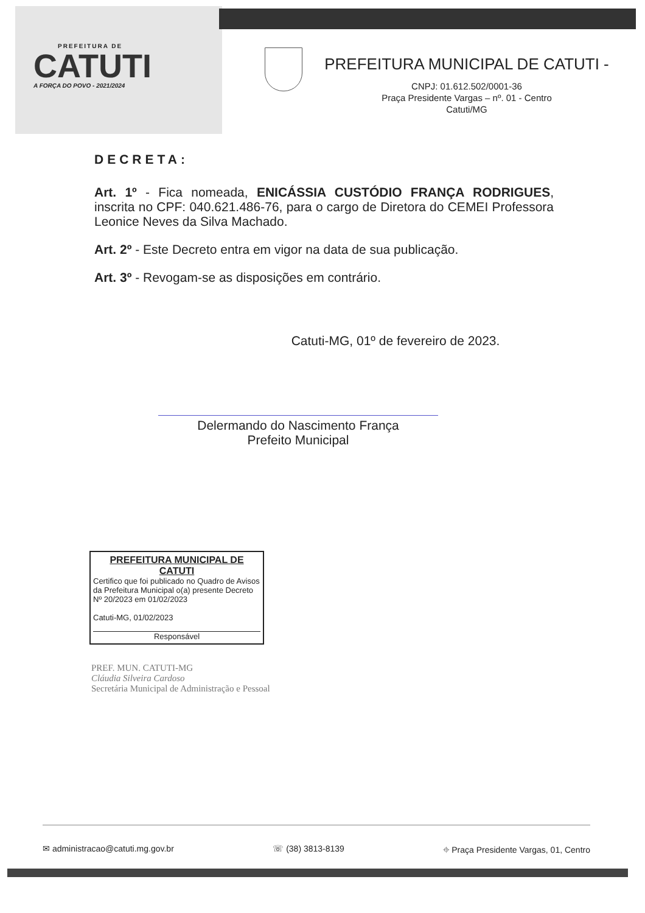PREFEITURA DE
CATUTI
A FORÇA DO POVO - 2021/2024
PREFEITURA MUNICIPAL DE CATUTI -
CNPJ: 01.612.502/0001-36
Praça Presidente Vargas – nº. 01 - Centro
Catuti/MG
DECRETA:
Art. 1º - Fica nomeada, ENICÁSSIA CUSTÓDIO FRANÇA RODRIGUES, inscrita no CPF: 040.621.486-76, para o cargo de Diretora do CEMEI Professora Leonice Neves da Silva Machado.
Art. 2º - Este Decreto entra em vigor na data de sua publicação.
Art. 3º - Revogam-se as disposições em contrário.
Catuti-MG, 01º de fevereiro de 2023.
Delermando do Nascimento França
Prefeito Municipal
PREFEITURA MUNICIPAL DE CATUTI
Certifico que foi publicado no Quadro de Avisos da Prefeitura Municipal o(a) presente Decreto Nº 20/2023 em 01/02/2023
Catuti-MG, 01/02/2023
Responsável
PREF. MUN. CATUTI-MG
Cláudia Silveira Cardoso
Secretária Municipal de Administração e Pessoal
✉ administracao@catuti.mg.gov.br ☏ (38) 3813-8139 ⌖ Praça Presidente Vargas, 01, Centro